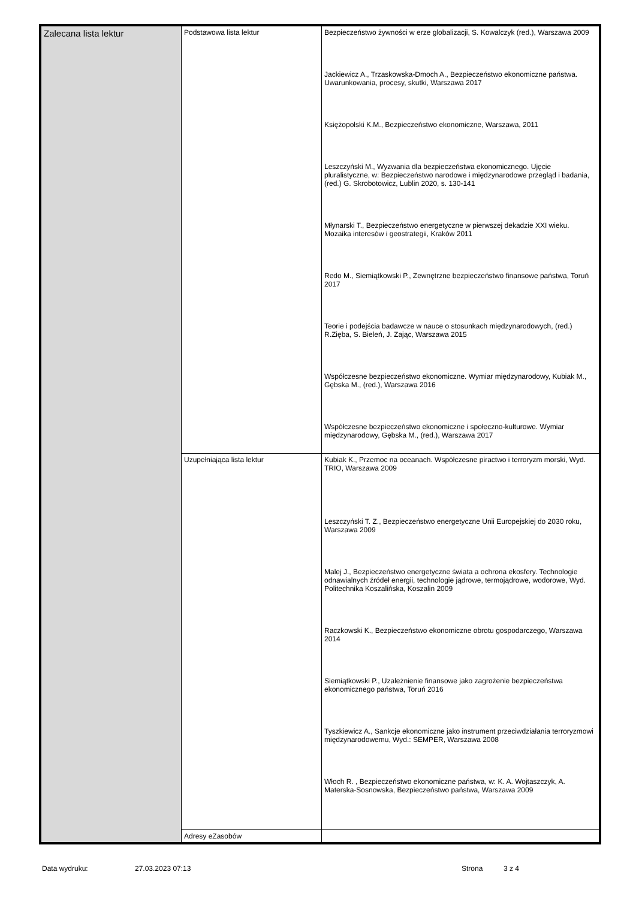| Zalecana lista lektur | Podstawowa lista lektur | Bezpieczeństwo żywności w erze globalizacji, S. Kowalczyk (red.), Warszawa 2009 Jackiewicz A., Trzaskowska-Dmoch A., Bezpieczeństwo ekonomiczne państwa. Uwarunkowania, procesy, skutki, Warszawa 2017 Księżopolski K.M., Bezpieczeństwo ekonomiczne, Warszawa, 2011 Leszczyński M., Wyzwania dla bezpieczeństwa ekonomicznego. Ujęcie pluralistyczne, w: Bezpieczeństwo narodowe i międzynarodowe przegląd i badania, (red.) G. Skrobotowicz, Lublin 2020, s. 130-141 Młynarski T., Bezpieczeństwo energetyczne w pierwszej dekadzie XXI wieku. Mozaika interesów i geostrategii, Kraków 2011 Redo M., Siemiątkowski P., Zewnętrzne bezpieczeństwo finansowe państwa, Toruń 2017 Teorie i podejścia badawcze w nauce o stosunkach międzynarodowych, (red.) R.Zięba, S. Bieleń, J. Zając, Warszawa 2015 Współczesne bezpieczeństwo ekonomiczne. Wymiar międzynarodowy, Kubiak M., Gębska M., (red.), Warszawa 2016 Współczesne bezpieczeństwo ekonomiczne i społeczno-kulturowe. Wymiar międzynarodowy, Gębska M., (red.), Warszawa 2017 |
| | Uzupełniająca lista lektur | Kubiak K., Przemoc na oceanach. Współczesne piractwo i terroryzm morski, Wyd. TRIO, Warszawa 2009 Leszczyński T. Z., Bezpieczeństwo energetyczne Unii Europejskiej do 2030 roku, Warszawa 2009 Malej J., Bezpieczeństwo energetyczne świata a ochrona ekosfery. Technologie odnawialnych źródeł energii, technologie jądrowe, termojądrowe, wodorowe, Wyd. Politechnika Koszalińska, Koszalin 2009 Raczkowski K., Bezpieczeństwo ekonomiczne obrotu gospodarczego, Warszawa 2014 Siemiątkowski P., Uzależnienie finansowe jako zagrożenie bezpieczeństwa ekonomicznego państwa, Toruń 2016 Tyszkiewicz A., Sankcje ekonomiczne jako instrument przeciwdziałania terroryzmowi międzynarodowemu, Wyd.: SEMPER, Warszawa 2008 Włoch R. , Bezpieczeństwo ekonomiczne państwa, w: K. A. Wojtaszczyk, A. Materska-Sosnowska, Bezpieczeństwo państwa, Warszawa 2009 |
| | Adresy eZasobów | |
Data wydruku: 27.03.2023 07:13 Strona 3 z 4